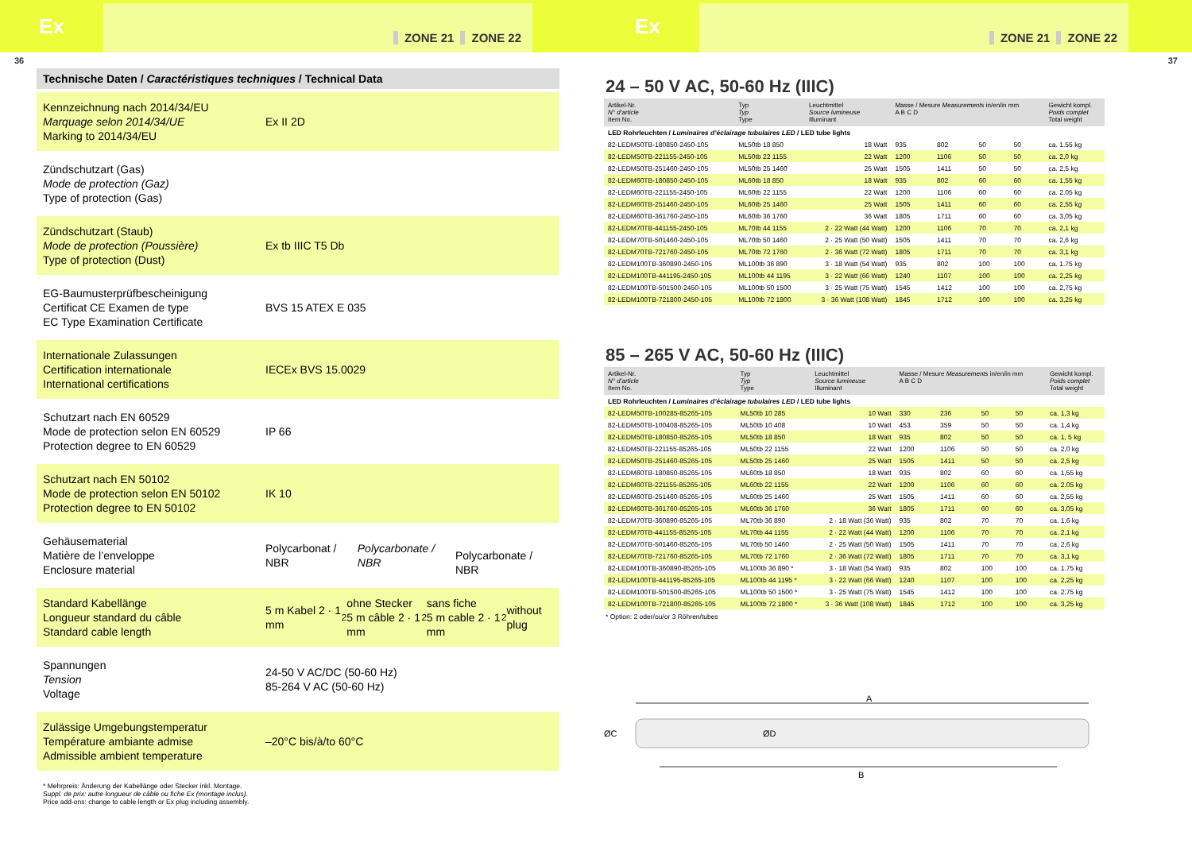Ex
ZONE 21 ZONE 22
36
Technische Daten / Caractéristiques techniques / Technical Data
Kennzeichnung nach 2014/34/EU
Marquage selon 2014/34/UE
Marking to 2014/34/EU
Ex II 2D
Zündschutzart (Gas)
Mode de protection (Gaz)
Type of protection (Gas)
Zündschutzart (Staub)
Mode de protection (Poussière)
Type of protection (Dust)
Ex tb IIIC T5 Db
EG-Baumusterprüfbescheinigung
Certificat CE Examen de type
EC Type Examination Certificate
BVS 15 ATEX E 035
Internationale Zulassungen
Certification internationale
International certifications
IECEx BVS 15.0029
Schutzart nach EN 60529
Mode de protection selon EN 60529
Protection degree to EN 60529
IP 66
Schutzart nach EN 50102
Mode de protection selon EN 50102
Protection degree to EN 50102
IK 10
Gehäusematerial
Matière de l’enveloppe
Enclosure material
Polycarbonat / NBR
Polycarbonate / NBR
Polycarbonate / NBR
Standard Kabellänge
Longueur standard du câble
Standard cable length
5 m Kabel 2 · 1 mm<sup>2</sup> ohne Stecker
5 m câble 2 · 1 mm<sup>2</sup> sans fiche
5 m cable 2 · 1 mm<sup>2</sup> without plug
Spannungen
Tension
Voltage
24-50 V AC/DC (50-60 Hz)
85-264 V AC (50-60 Hz)
Zulässige Umgebungstemperatur
Température ambiante admise
Admissible ambient temperature
–20°C bis/à/to 60°C
* Mehrpreis: Änderung der Kabellänge oder Stecker inkl. Montage.
Suppl. de prix: autre longueur de câble ou fiche Ex (montage inclus).
Price add-ons: change to cable length or Ex plug including assembly.
Ex
ZONE 21 ZONE 22
37
24 – 50 V AC, 50-60 Hz (IIIC)
| Artikel-Nr. N° d’article Item No. | Typ Typ Type | Leuchtmittel Source lumineuse Illuminant | Masse / Mesure Measurements in/en/in mm A B C D | | | | Gewicht kompl. Poids complet Total weight |
| --- | --- | --- | --- | --- | --- | --- | --- |
| LED Rohrleuchten / Luminaires d’éclairage tubulaires LED / LED tube lights | | | | | | | |
| 82-LEDM50TB-180850-2450-105 | ML50tb 18 850 | 18 Watt | 935 | 802 | 50 | 50 | ca. 1.55 kg |
| 82-LEDM50TB-221155-2450-105 | ML50tb 22 1155 | 22 Watt | 1200 | 1106 | 50 | 50 | ca. 2,0 kg |
| 82-LEDM50TB-251460-2450-105 | ML50tb 25 1460 | 25 Watt | 1505 | 1411 | 50 | 50 | ca. 2,5 kg |
| 82-LEDM60TB-180850-2450-105 | ML60tb 18 850 | 18 Watt | 935 | 802 | 60 | 60 | ca. 1,55 kg |
| 82-LEDM60TB-221155-2450-105 | ML60tb 22 1155 | 22 Watt | 1200 | 1106 | 60 | 60 | ca. 2.05 kg |
| 82-LEDM60TB-251460-2450-105 | ML60tb 25 1460 | 25 Watt | 1505 | 1411 | 60 | 60 | ca. 2,55 kg |
| 82-LEDM60TB-361760-2450-105 | ML60tb 36 1760 | 36 Watt | 1805 | 1711 | 60 | 60 | ca. 3,05 kg |
| 82-LEDM70TB-441155-2450-105 | ML70tb 44 1155 | 2 · 22 Watt (44 Watt) | 1200 | 1106 | 70 | 70 | ca. 2,1 kg |
| 82-LEDM70TB-501460-2450-105 | ML70tb 50 1460 | 2 · 25 Watt (50 Watt) | 1505 | 1411 | 70 | 70 | ca. 2,6 kg |
| 82-LEDM70TB-721760-2450-105 | ML70tb 72 1760 | 2 · 36 Watt (72 Watt) | 1805 | 1711 | 70 | 70 | ca. 3,1 kg |
| 82-LEDM100TB-360890-2450-105 | ML100tb 36 890 | 3 · 18 Watt (54 Watt) | 935 | 802 | 100 | 100 | ca. 1.75 kg |
| 82-LEDM100TB-441195-2450-105 | ML100tb 44 1195 | 3 · 22 Watt (66 Watt) | 1240 | 1107 | 100 | 100 | ca. 2,25 kg |
| 82-LEDM100TB-501500-2450-105 | ML100tb 50 1500 | 3 · 25 Watt (75 Watt) | 1545 | 1412 | 100 | 100 | ca. 2,75 kg |
| 82-LEDM100TB-721800-2450-105 | ML100tb 72 1800 | 3 · 36 Watt (108 Watt) | 1845 | 1712 | 100 | 100 | ca. 3,25 kg |
85 – 265 V AC, 50-60 Hz (IIIC)
| Artikel-Nr. N° d’article Item No. | Typ Typ Type | Leuchtmittel Source lumineuse Illuminant | Masse / Mesure Measurements in/en/in mm A B C D | | | | Gewicht kompl. Poids complet Total weight |
| --- | --- | --- | --- | --- | --- | --- | --- |
| LED Rohrleuchten / Luminaires d’éclairage tubulaires LED / LED tube lights | | | | | | | |
| 82-LEDM50TB-100285-85265-105 | ML50tb 10 285 | 10 Watt | 330 | 236 | 50 | 50 | ca. 1,3 kg |
| 82-LEDM50TB-100408-85265-105 | ML50tb 10 408 | 10 Watt | 453 | 359 | 50 | 50 | ca. 1,4 kg |
| 82-LEDM50TB-180850-85265-105 | ML50tb 18 850 | 18 Watt | 935 | 802 | 50 | 50 | ca. 1, 5 kg |
| 82-LEDM50TB-221155-85265-105 | ML50tb 22 1155 | 22 Watt | 1200 | 1106 | 50 | 50 | ca. 2,0 kg |
| 82-LEDM50TB-251460-85265-105 | ML50tb 25 1460 | 25 Watt | 1505 | 1411 | 50 | 50 | ca. 2,5 kg |
| 82-LEDM60TB-180850-85265-105 | ML60tb 18 850 | 18 Watt | 935 | 802 | 60 | 60 | ca. 1,55 kg |
| 82-LEDM60TB-221155-85265-105 | ML60tb 22 1155 | 22 Watt | 1200 | 1106 | 60 | 60 | ca. 2.05 kg |
| 82-LEDM60TB-251460-85265-105 | ML60tb 25 1460 | 25 Watt | 1505 | 1411 | 60 | 60 | ca. 2,55 kg |
| 82-LEDM60TB-361760-85265-105 | ML60tb 36 1760 | 36 Watt | 1805 | 1711 | 60 | 60 | ca. 3,05 kg |
| 82-LEDM70TB-360890-85265-105 | ML70tb 36 890 | 2 · 18 Watt (36 Watt) | 935 | 802 | 70 | 70 | ca. 1,6 kg |
| 82-LEDM70TB-441155-85265-105 | ML70tb 44 1155 | 2 · 22 Watt (44 Watt) | 1200 | 1106 | 70 | 70 | ca. 2,1 kg |
| 82-LEDM70TB-501460-85265-105 | ML70tb 50 1460 | 2 · 25 Watt (50 Watt) | 1505 | 1411 | 70 | 70 | ca. 2,6 kg |
| 82-LEDM70TB-721760-85265-105 | ML70tb 72 1760 | 2 · 36 Watt (72 Watt) | 1805 | 1711 | 70 | 70 | ca. 3,1 kg |
| 82-LEDM100TB-360890-85265-105 | ML100tb 36 890 * | 3 · 18 Watt (54 Watt) | 935 | 802 | 100 | 100 | ca. 1.75 kg |
| 82-LEDM100TB-441195-85265-105 | ML100tb 44 1195 * | 3 · 22 Watt (66 Watt) | 1240 | 1107 | 100 | 100 | ca. 2,25 kg |
| 82-LEDM100TB-501500-85265-105 | ML100tb 50 1500 * | 3 · 25 Watt (75 Watt) | 1545 | 1412 | 100 | 100 | ca. 2,75 kg |
| 82-LEDM100TB-721800-85265-105 | ML100tb 72 1800 * | 3 · 36 Watt (108 Watt) | 1845 | 1712 | 100 | 100 | ca. 3,25 kg |
* Option: 2 oder/ou/or 3 Röhren/tubes
A
ØC
ØD
B